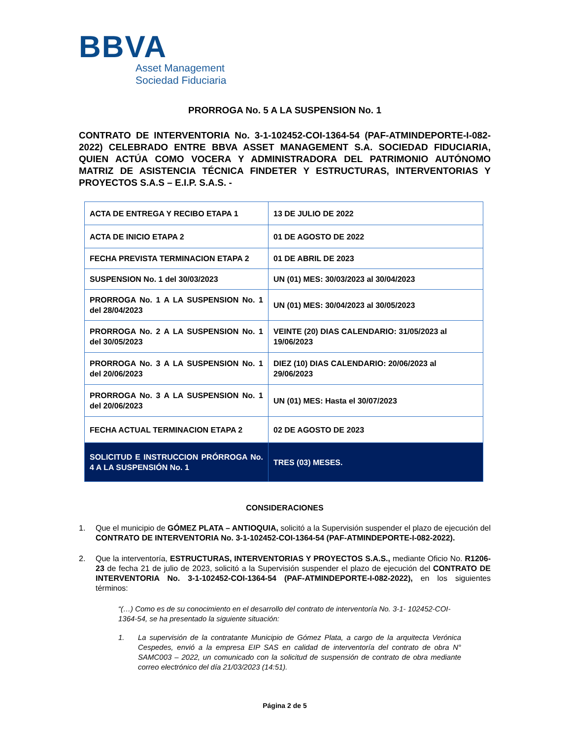BBVA
Asset Management
Sociedad Fiduciaria
PRORROGA No. 5 A LA SUSPENSION No. 1
CONTRATO DE INTERVENTORIA No. 3-1-102452-COI-1364-54 (PAF-ATMINDEPORTE-I-082-2022) CELEBRADO ENTRE BBVA ASSET MANAGEMENT S.A. SOCIEDAD FIDUCIARIA, QUIEN ACTÚA COMO VOCERA Y ADMINISTRADORA DEL PATRIMONIO AUTÓNOMO MATRIZ DE ASISTENCIA TÉCNICA FINDETER Y ESTRUCTURAS, INTERVENTORIAS Y PROYECTOS S.A.S – E.I.P. S.A.S. -
| ACTA DE ENTREGA Y RECIBO ETAPA 1 | 13 DE JULIO DE 2022 |
| ACTA DE INICIO ETAPA 2 | 01 DE AGOSTO DE 2022 |
| FECHA PREVISTA TERMINACION ETAPA 2 | 01 DE ABRIL DE 2023 |
| SUSPENSION No. 1 del 30/03/2023 | UN (01) MES: 30/03/2023 al 30/04/2023 |
| PRORROGA No. 1 A LA SUSPENSION No. 1 del 28/04/2023 | UN (01) MES: 30/04/2023 al 30/05/2023 |
| PRORROGA No. 2 A LA SUSPENSION No. 1 del 30/05/2023 | VEINTE (20) DIAS CALENDARIO: 31/05/2023 al 19/06/2023 |
| PRORROGA No. 3 A LA SUSPENSION No. 1 del 20/06/2023 | DIEZ (10) DIAS CALENDARIO: 20/06/2023 al 29/06/2023 |
| PRORROGA No. 3 A LA SUSPENSION No. 1 del 20/06/2023 | UN (01) MES: Hasta el 30/07/2023 |
| FECHA ACTUAL TERMINACION ETAPA 2 | 02 DE AGOSTO DE 2023 |
| SOLICITUD E INSTRUCCION PRÓRROGA No. 4 A LA SUSPENSIÓN No. 1 | TRES (03) MESES. |
CONSIDERACIONES
1. Que el municipio de GÓMEZ PLATA – ANTIOQUIA, solicitó a la Supervisión suspender el plazo de ejecución del CONTRATO DE INTERVENTORIA No. 3-1-102452-COI-1364-54 (PAF-ATMINDEPORTE-I-082-2022).
2. Que la interventoría, ESTRUCTURAS, INTERVENTORIAS Y PROYECTOS S.A.S., mediante Oficio No. R1206-23 de fecha 21 de julio de 2023, solicitó a la Supervisión suspender el plazo de ejecución del CONTRATO DE INTERVENTORIA No. 3-1-102452-COI-1364-54 (PAF-ATMINDEPORTE-I-082-2022), en los siguientes términos:
“(…) Como es de su conocimiento en el desarrollo del contrato de interventoría No. 3-1- 102452-COI-1364-54, se ha presentado la siguiente situación:
1. La supervisión de la contratante Municipio de Gómez Plata, a cargo de la arquitecta Verónica Cespedes, envió a la empresa EIP SAS en calidad de interventoría del contrato de obra N° SAMC003 – 2022, un comunicado con la solicitud de suspensión de contrato de obra mediante correo electrónico del día 21/03/2023 (14:51).
Página 2 de 5